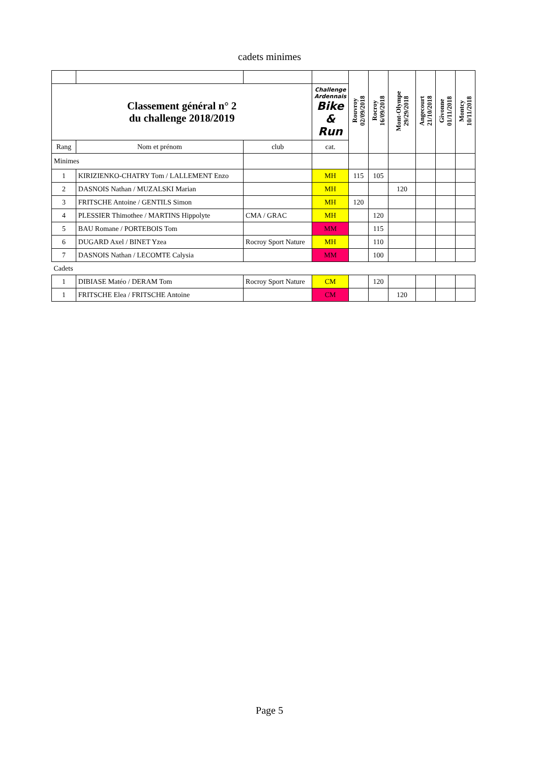cadets minimes
| | | | | Rouvroy 02/09/2018 | Rocroy 16/09/2018 | Mont-Olympe 29/29/2018 | Angecourt 21/10/2018 | Givonne 01/11/2018 | Montcy 10/11/2018 |
| Classement général n° 2 du challenge 2018/2019 | | | Challenge Ardennais Bike & Run | | | | | | |
| Rang | Nom et prénom | club | cat. | | | | | | |
| Minimes | | | | | | | | | |
| 1 | KIRIZIENKO-CHATRY Tom / LALLEMENT Enzo | | MH | 115 | 105 | | | | |
| 2 | DASNOIS Nathan / MUZALSKI Marian | | MH | | | 120 | | | |
| 3 | FRITSCHE Antoine / GENTILS Simon | | MH | 120 | | | | | |
| 4 | PLESSIER Thimothee / MARTINS Hippolyte | CMA / GRAC | MH | | 120 | | | | |
| 5 | BAU Romane / PORTEBOIS Tom | | MM | | 115 | | | | |
| 6 | DUGARD Axel / BINET Yzea | Rocroy Sport Nature | MH | | 110 | | | | |
| 7 | DASNOIS Nathan / LECOMTE Calysia | | MM | | 100 | | | | |
| Cadets | | | | | | | | | |
| 1 | DIBIASE Matéo / DERAM Tom | Rocroy Sport Nature | CM | | 120 | | | | |
| 1 | FRITSCHE Elea / FRITSCHE Antoine | | CM | | | 120 | | | |
Page 5